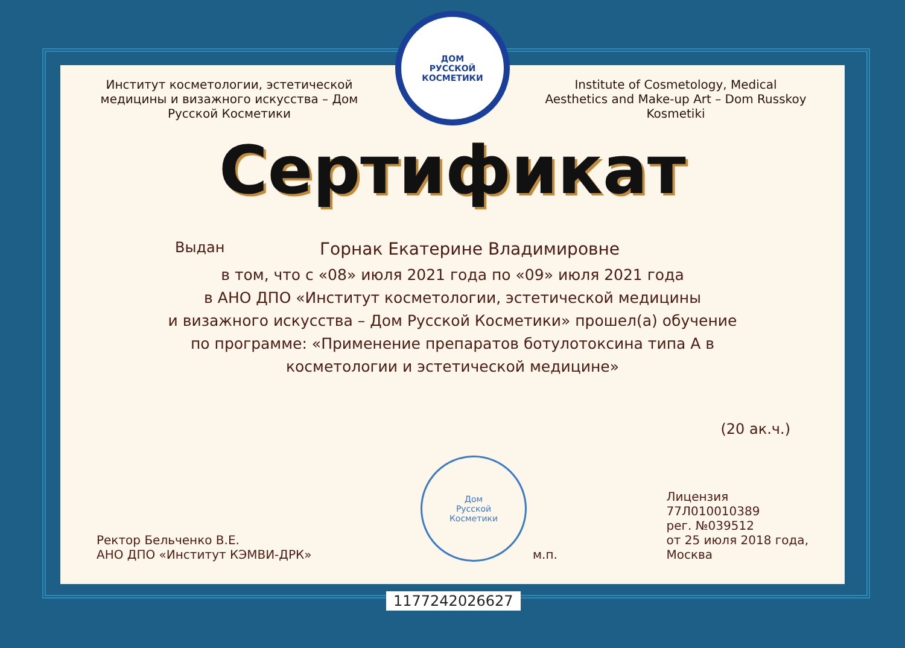Институт косметологии, эстетической медицины и визажного искусства – Дом Русской Косметики
ДОМ
РУССКОЙ
КОСМЕТИКИ
Institute of Cosmetology, Medical Aesthetics and Make-up Art – Dom Russkoy Kosmetiki
Сертификат
Выдан Горнак Екатерине Владимировне
в том, что с «08» июля 2021 года по «09» июля 2021 года
в АНО ДПО «Институт косметологии, эстетической медицины
и визажного искусства – Дом Русской Косметики» прошел(а) обучение
по программе: «Применение препаратов ботулотоксина типа А в
косметологии и эстетической медицине»
(20 ак.ч.)
Ректор Бельченко В.Е.
АНО ДПО «Институт КЭМВИ-ДРК»
Дом
Русской
Косметики
м.п.
Лицензия
77Л010010389
рег. №039512
от 25 июля 2018 года,
Москва
1177242026627